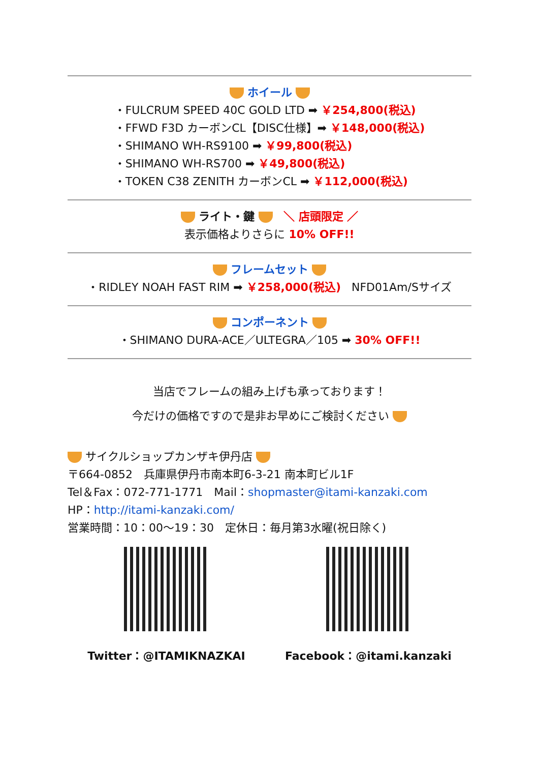ホイール
・FULCRUM SPEED 40C GOLD LTD ➡ ￥254,800(税込)
・FFWD F3D カーボンCL【DISC仕様】➡ ￥148,000(税込)
・SHIMANO WH-RS9100 ➡ ￥99,800(税込)
・SHIMANO WH-RS700 ➡ ￥49,800(税込)
・TOKEN C38 ZENITH カーボンCL ➡ ￥112,000(税込)
ライト・鍵 ＼ 店頭限定 ／
表示価格よりさらに 10% OFF!!
フレームセット
・RIDLEY NOAH FAST RIM ➡ ￥258,000(税込) NFD01Am/Sサイズ
コンポーネント
・SHIMANO DURA-ACE／ULTEGRA／105 ➡ 30% OFF!!
当店でフレームの組み上げも承っております！
今だけの価格ですので是非お早めにご検討ください
サイクルショップカンザキ伊丹店
〒664-0852　兵庫県伊丹市南本町6-3-21 南本町ビル1F
Tel＆Fax：072-771-1771　Mail：shopmaster@itami-kanzaki.com
HP：http://itami-kanzaki.com/
営業時間：10：00〜19：30　定休日：毎月第3水曜(祝日除く)
Twitter：@ITAMIKNAZKAI Facebook：@itami.kanzaki